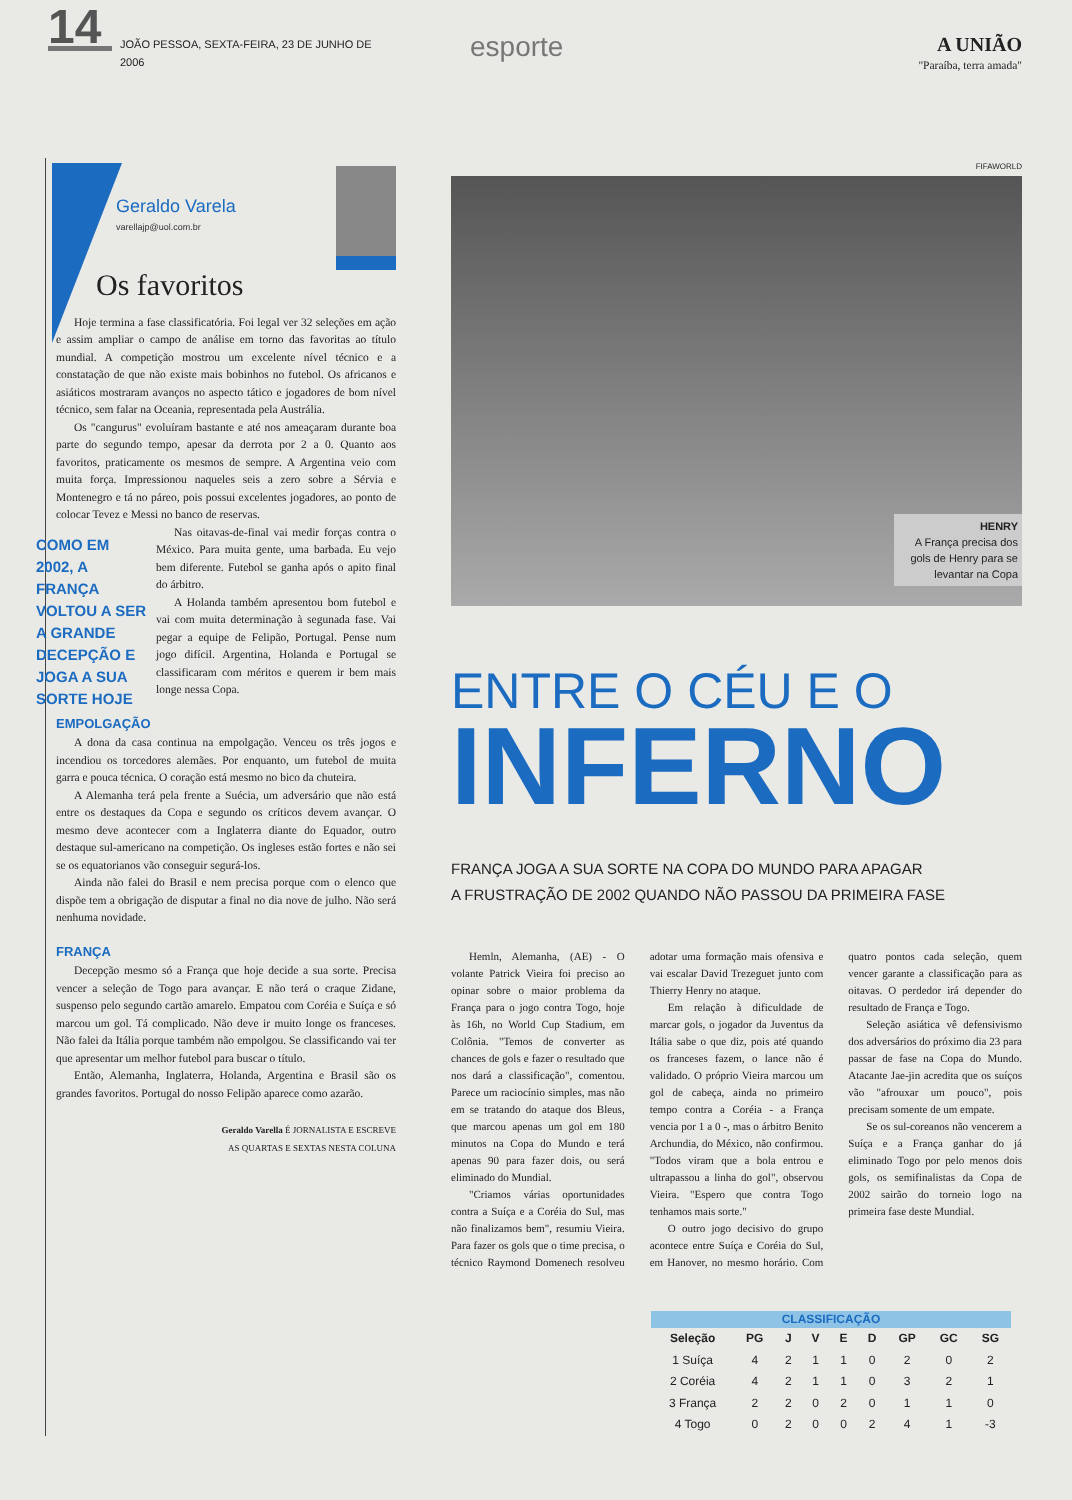14
JOÃO PESSOA, SEXTA-FEIRA, 23 DE JUNHO DE 2006
esporte
A UNIÃO
"Paraíba, terra amada"
Geraldo Varela
varellajp@uol.com.br
Os favoritos
Hoje termina a fase classificatória. Foi legal ver 32 seleções em ação e assim ampliar o campo de análise em torno das favoritas ao título mundial. A competição mostrou um excelente nível técnico e a constatação de que não existe mais bobinhos no futebol. Os africanos e asiáticos mostraram avanços no aspecto tático e jogadores de bom nível técnico, sem falar na Oceania, representada pela Austrália.
Os "cangurus" evoluíram bastante e até nos ameaçaram durante boa parte do segundo tempo, apesar da derrota por 2 a 0. Quanto aos favoritos, praticamente os mesmos de sempre. A Argentina veio com muita força. Impressionou naqueles seis a zero sobre a Sérvia e Montenegro e tá no páreo, pois possui excelentes jogadores, ao ponto de colocar Tevez e Messi no banco de reservas.
COMO EM 2002, A FRANÇA VOLTOU A SER A GRANDE DECEPÇÃO E JOGA A SUA SORTE HOJE
Nas oitavas-de-final vai medir forças contra o México. Para muita gente, uma barbada. Eu vejo bem diferente. Futebol se ganha após o apito final do árbitro.
A Holanda também apresentou bom futebol e vai com muita determinação à segunada fase. Vai pegar a equipe de Felipão, Portugal. Pense num jogo difícil. Argentina, Holanda e Portugal se classificaram com méritos e querem ir bem mais longe nessa Copa.
EMPOLGAÇÃO
A dona da casa continua na empolgação. Venceu os três jogos e incendiou os torcedores alemães. Por enquanto, um futebol de muita garra e pouca técnica. O coração está mesmo no bico da chuteira.
A Alemanha terá pela frente a Suécia, um adversário que não está entre os destaques da Copa e segundo os críticos devem avançar. O mesmo deve acontecer com a Inglaterra diante do Equador, outro destaque sul-americano na competição. Os ingleses estão fortes e não sei se os equatorianos vão conseguir segurá-los.
Ainda não falei do Brasil e nem precisa porque com o elenco que dispõe tem a obrigação de disputar a final no dia nove de julho. Não será nenhuma novidade.
FRANÇA
Decepção mesmo só a França que hoje decide a sua sorte. Precisa vencer a seleção de Togo para avançar. E não terá o craque Zidane, suspenso pelo segundo cartão amarelo. Empatou com Coréia e Suíça e só marcou um gol. Tá complicado. Não deve ir muito longe os franceses. Não falei da Itália porque também não empolgou. Se classificando vai ter que apresentar um melhor futebol para buscar o título.
Então, Alemanha, Inglaterra, Holanda, Argentina e Brasil são os grandes favoritos. Portugal do nosso Felipão aparece como azarão.
Geraldo Varella É JORNALISTA E ESCREVE
AS QUARTAS E SEXTAS NESTA COLUNA
FIFAWORLD
HENRY
A França precisa dos gols de Henry para se levantar na Copa
ENTRE O CÉU E O
INFERNO
FRANÇA JOGA A SUA SORTE NA COPA DO MUNDO PARA APAGAR
A FRUSTRAÇÃO DE 2002 QUANDO NÃO PASSOU DA PRIMEIRA FASE
Hemln, Alemanha, (AE) - O volante Patrick Vieira foi preciso ao opinar sobre o maior problema da França para o jogo contra Togo, hoje às 16h, no World Cup Stadium, em Colônia. "Temos de converter as chances de gols e fazer o resultado que nos dará a classificação", comentou. Parece um raciocínio simples, mas não em se tratando do ataque dos Bleus, que marcou apenas um gol em 180 minutos na Copa do Mundo e terá apenas 90 para fazer dois, ou será eliminado do Mundial.
"Criamos várias oportunidades contra a Suíça e a Coréia do Sul, mas não finalizamos bem", resumiu Vieira. Para fazer os gols que o time precisa, o técnico Raymond Domenech resolveu adotar uma formação mais ofensiva e vai escalar David Trezeguet junto com Thierry Henry no ataque.
Em relação à dificuldade de marcar gols, o jogador da Juventus da Itália sabe o que diz, pois até quando os franceses fazem, o lance não é validado. O próprio Vieira marcou um gol de cabeça, ainda no primeiro tempo contra a Coréia - a França vencia por 1 a 0 -, mas o árbitro Benito Archundia, do México, não confirmou. "Todos viram que a bola entrou e ultrapassou a linha do gol", observou Vieira. "Espero que contra Togo tenhamos mais sorte."
O outro jogo decisivo do grupo acontece entre Suíça e Coréia do Sul, em Hanover, no mesmo horário. Com quatro pontos cada seleção, quem vencer garante a classificação para as oitavas. O perdedor irá depender do resultado de França e Togo.
Seleção asiática vê defensivismo dos adversários do próximo dia 23 para passar de fase na Copa do Mundo. Atacante Jae-jin acredita que os suíços vão "afrouxar um pouco", pois precisam somente de um empate.
Se os sul-coreanos não vencerem a Suíça e a França ganhar do já eliminado Togo por pelo menos dois gols, os semifinalistas da Copa de 2002 sairão do torneio logo na primeira fase deste Mundial.
CLASSIFICAÇÃO
| Seleção | PG | J | V | E | D | GP | GC | SG |
| --- | --- | --- | --- | --- | --- | --- | --- | --- |
| 1 Suíça | 4 | 2 | 1 | 1 | 0 | 2 | 0 | 2 |
| 2 Coréia | 4 | 2 | 1 | 1 | 0 | 3 | 2 | 1 |
| 3 França | 2 | 2 | 0 | 2 | 0 | 1 | 1 | 0 |
| 4 Togo | 0 | 2 | 0 | 0 | 2 | 4 | 1 | -3 |